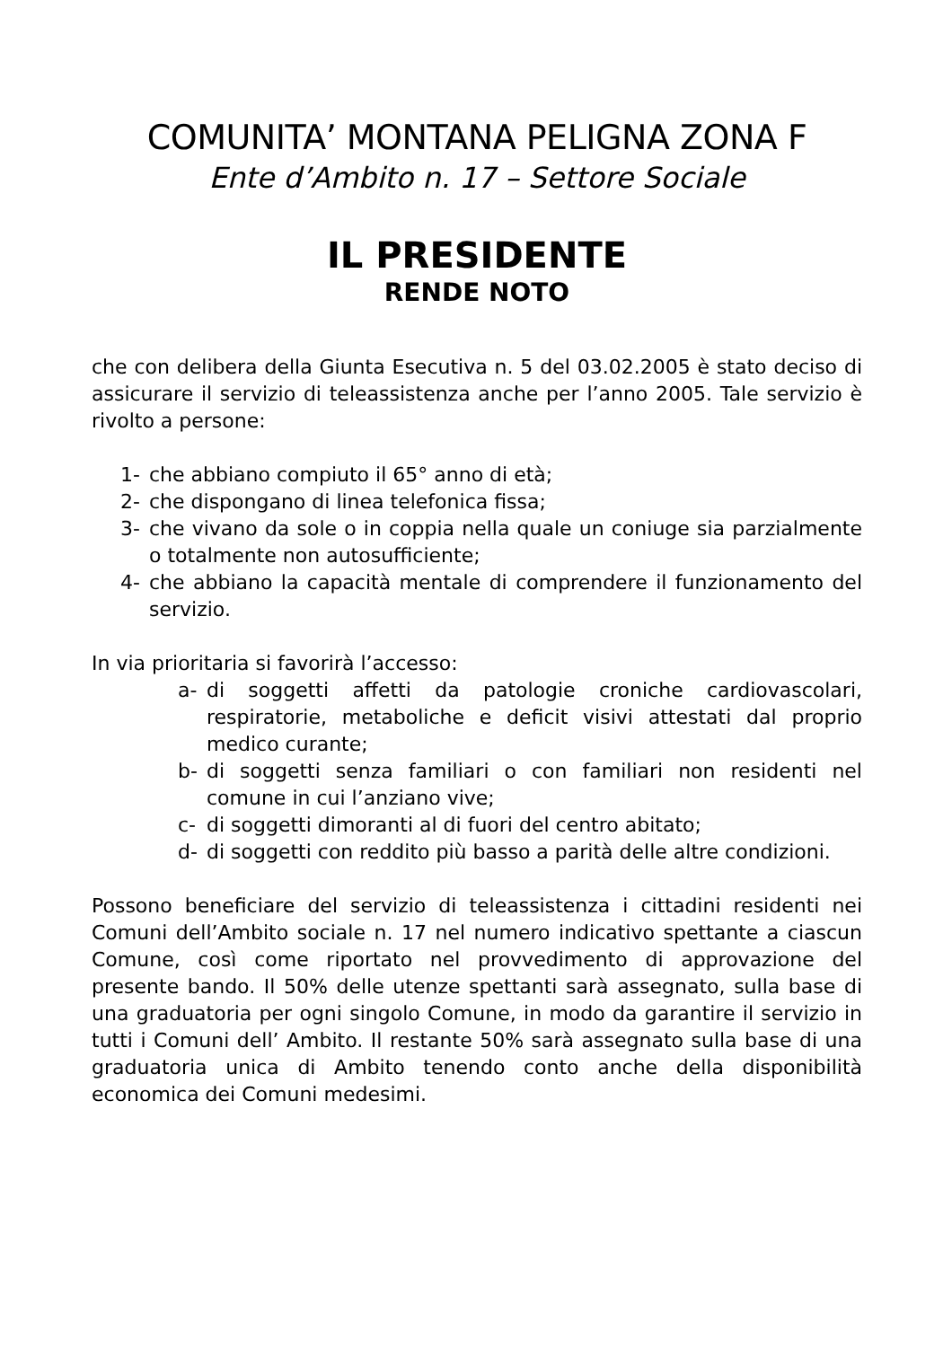COMUNITA’ MONTANA PELIGNA ZONA F
Ente d’Ambito n. 17 – Settore Sociale
IL PRESIDENTE
RENDE NOTO
che con delibera della Giunta Esecutiva n. 5 del 03.02.2005 è stato deciso di assicurare il servizio di teleassistenza anche per l’anno 2005. Tale servizio è rivolto a persone:
1- che abbiano compiuto il 65° anno di età;
2- che dispongano di linea telefonica fissa;
3- che vivano da sole o in coppia nella quale un coniuge sia parzialmente o totalmente non autosufficiente;
4- che abbiano la capacità mentale di comprendere il funzionamento del servizio.
In via prioritaria si favorirà l’accesso:
a- di soggetti affetti da patologie croniche cardiovascolari, respiratorie, metaboliche e deficit visivi attestati dal proprio medico curante;
b- di soggetti senza familiari o con familiari non residenti nel comune in cui l’anziano vive;
c- di soggetti dimoranti al di fuori del centro abitato;
d- di soggetti con reddito più basso a parità delle altre condizioni.
Possono beneficiare del servizio di teleassistenza i cittadini residenti nei Comuni dell’Ambito sociale n. 17 nel numero indicativo spettante a ciascun Comune, così come riportato nel provvedimento di approvazione del presente bando. Il 50% delle utenze spettanti sarà assegnato, sulla base di una graduatoria per ogni singolo Comune, in modo da garantire il servizio in tutti i Comuni dell’ Ambito. Il restante 50% sarà assegnato sulla base di una graduatoria unica di Ambito tenendo conto anche della disponibilità economica dei Comuni medesimi.